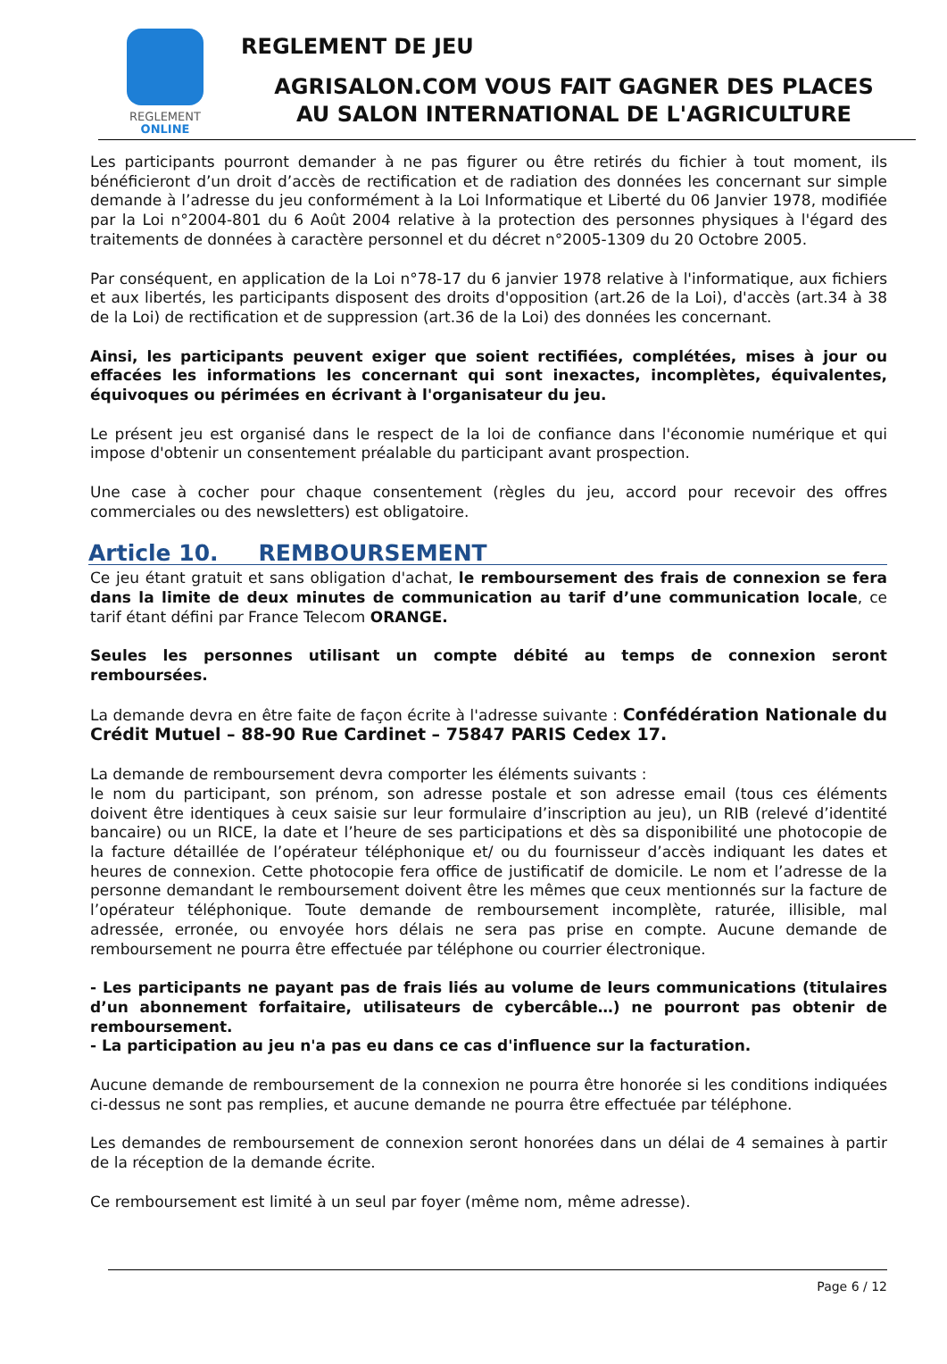REGLEMENT
ONLINE
REGLEMENT DE JEU
AGRISALON.COM VOUS FAIT GAGNER DES PLACES
AU SALON INTERNATIONAL DE L'AGRICULTURE
Les participants pourront demander à ne pas figurer ou être retirés du fichier à tout moment, ils bénéficieront d’un droit d’accès de rectification et de radiation des données les concernant sur simple demande à l’adresse du jeu conformément à la Loi Informatique et Liberté du 06 Janvier 1978, modifiée par la Loi n°2004-801 du 6 Août 2004 relative à la protection des personnes physiques à l'égard des traitements de données à caractère personnel et du décret n°2005-1309 du 20 Octobre 2005.
Par conséquent, en application de la Loi n°78-17 du 6 janvier 1978 relative à l'informatique, aux fichiers et aux libertés, les participants disposent des droits d'opposition (art.26 de la Loi), d'accès (art.34 à 38 de la Loi) de rectification et de suppression (art.36 de la Loi) des données les concernant.
Ainsi, les participants peuvent exiger que soient rectifiées, complétées, mises à jour ou effacées les informations les concernant qui sont inexactes, incomplètes, équivalentes, équivoques ou périmées en écrivant à l'organisateur du jeu.
Le présent jeu est organisé dans le respect de la loi de confiance dans l'économie numérique et qui impose d'obtenir un consentement préalable du participant avant prospection.
Une case à cocher pour chaque consentement (règles du jeu, accord pour recevoir des offres commerciales ou des newsletters) est obligatoire.
Article 10. REMBOURSEMENT
Ce jeu étant gratuit et sans obligation d'achat, le remboursement des frais de connexion se fera dans la limite de deux minutes de communication au tarif d’une communication locale, ce tarif étant défini par France Telecom ORANGE.
Seules les personnes utilisant un compte débité au temps de connexion seront remboursées.
La demande devra en être faite de façon écrite à l'adresse suivante : Confédération Nationale du Crédit Mutuel – 88-90 Rue Cardinet – 75847 PARIS Cedex 17.
La demande de remboursement devra comporter les éléments suivants :
le nom du participant, son prénom, son adresse postale et son adresse email (tous ces éléments doivent être identiques à ceux saisie sur leur formulaire d’inscription au jeu), un RIB (relevé d’identité bancaire) ou un RICE, la date et l’heure de ses participations et dès sa disponibilité une photocopie de la facture détaillée de l’opérateur téléphonique et/ ou du fournisseur d’accès indiquant les dates et heures de connexion. Cette photocopie fera office de justificatif de domicile. Le nom et l’adresse de la personne demandant le remboursement doivent être les mêmes que ceux mentionnés sur la facture de l’opérateur téléphonique. Toute demande de remboursement incomplète, raturée, illisible, mal adressée, erronée, ou envoyée hors délais ne sera pas prise en compte. Aucune demande de remboursement ne pourra être effectuée par téléphone ou courrier électronique.
- Les participants ne payant pas de frais liés au volume de leurs communications (titulaires d’un abonnement forfaitaire, utilisateurs de cybercâble…) ne pourront pas obtenir de remboursement.
- La participation au jeu n'a pas eu dans ce cas d'influence sur la facturation.
Aucune demande de remboursement de la connexion ne pourra être honorée si les conditions indiquées ci-dessus ne sont pas remplies, et aucune demande ne pourra être effectuée par téléphone.
Les demandes de remboursement de connexion seront honorées dans un délai de 4 semaines à partir de la réception de la demande écrite.
Ce remboursement est limité à un seul par foyer (même nom, même adresse).
Page 6 / 12